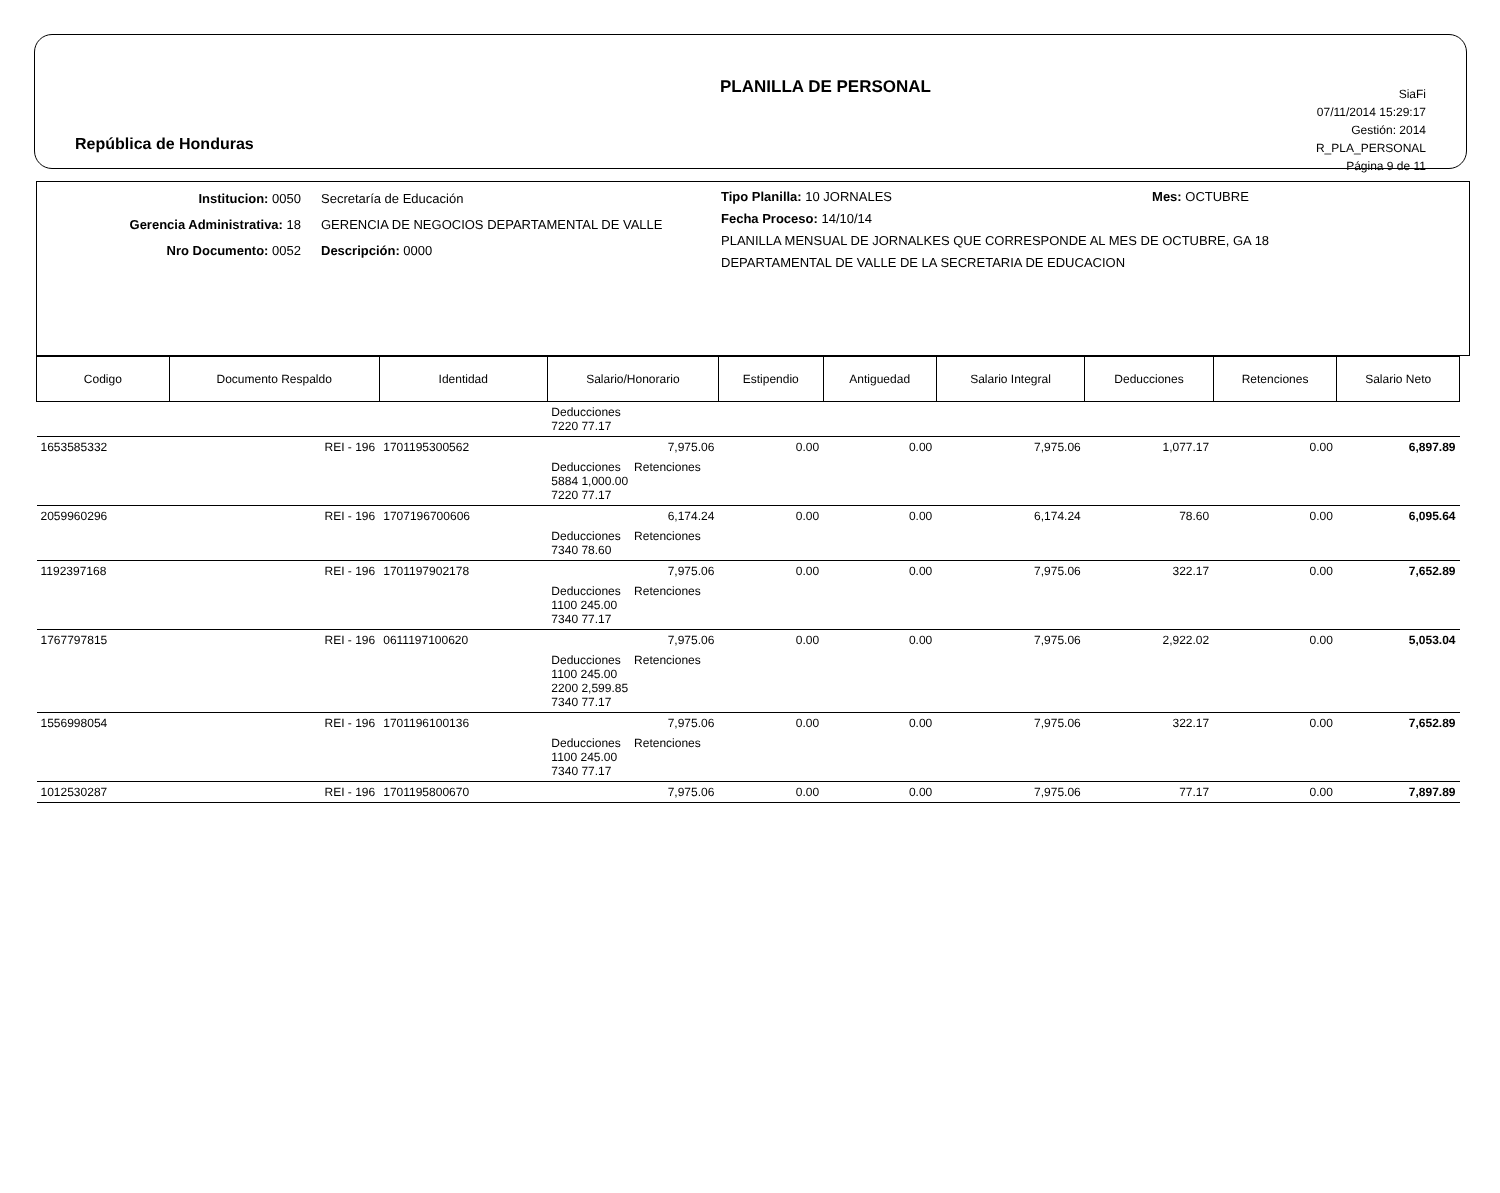República de Honduras
PLANILLA DE PERSONAL
SiaFi
07/11/2014 15:29:17
Gestión: 2014
R_PLA_PERSONAL
Página 9 de 11
Institucion: 0050
Gerencia Administrativa: 18
Nro Documento: 0052
Secretaría de Educación
GERENCIA DE NEGOCIOS DEPARTAMENTAL DE VALLE
Descripción: 0000
Tipo Planilla: 10 JORNALES Mes: OCTUBRE
Fecha Proceso: 14/10/14
PLANILLA MENSUAL DE JORNALKES QUE CORRESPONDE AL MES DE OCTUBRE, GA 18 DEPARTAMENTAL DE VALLE DE LA SECRETARIA DE EDUCACION
| Codigo | Documento Respaldo | Identidad | Salario/Honorario | Estipendio | Antiguedad | Salario Integral | Deducciones | Retenciones | Salario Neto |
| --- | --- | --- | --- | --- | --- | --- | --- | --- | --- |
| | | | Deducciones 7220 77.17 | | | | | | |
| 1653585332 | REI - 196 | 1701195300562 | 7,975.06 | 0.00 | 0.00 | 7,975.06 | 1,077.17 | 0.00 | 6,897.89 |
| | | | Deducciones Retenciones 5884 1,000.00 7220 77.17 | | | | | | |
| 2059960296 | REI - 196 | 1707196700606 | 6,174.24 | 0.00 | 0.00 | 6,174.24 | 78.60 | 0.00 | 6,095.64 |
| | | | Deducciones Retenciones 7340 78.60 | | | | | | |
| 1192397168 | REI - 196 | 1701197902178 | 7,975.06 | 0.00 | 0.00 | 7,975.06 | 322.17 | 0.00 | 7,652.89 |
| | | | Deducciones Retenciones 1100 245.00 7340 77.17 | | | | | | |
| 1767797815 | REI - 196 | 0611197100620 | 7,975.06 | 0.00 | 0.00 | 7,975.06 | 2,922.02 | 0.00 | 5,053.04 |
| | | | Deducciones Retenciones 1100 245.00 2200 2,599.85 7340 77.17 | | | | | | |
| 1556998054 | REI - 196 | 1701196100136 | 7,975.06 | 0.00 | 0.00 | 7,975.06 | 322.17 | 0.00 | 7,652.89 |
| | | | Deducciones Retenciones 1100 245.00 7340 77.17 | | | | | | |
| 1012530287 | REI - 196 | 1701195800670 | 7,975.06 | 0.00 | 0.00 | 7,975.06 | 77.17 | 0.00 | 7,897.89 |